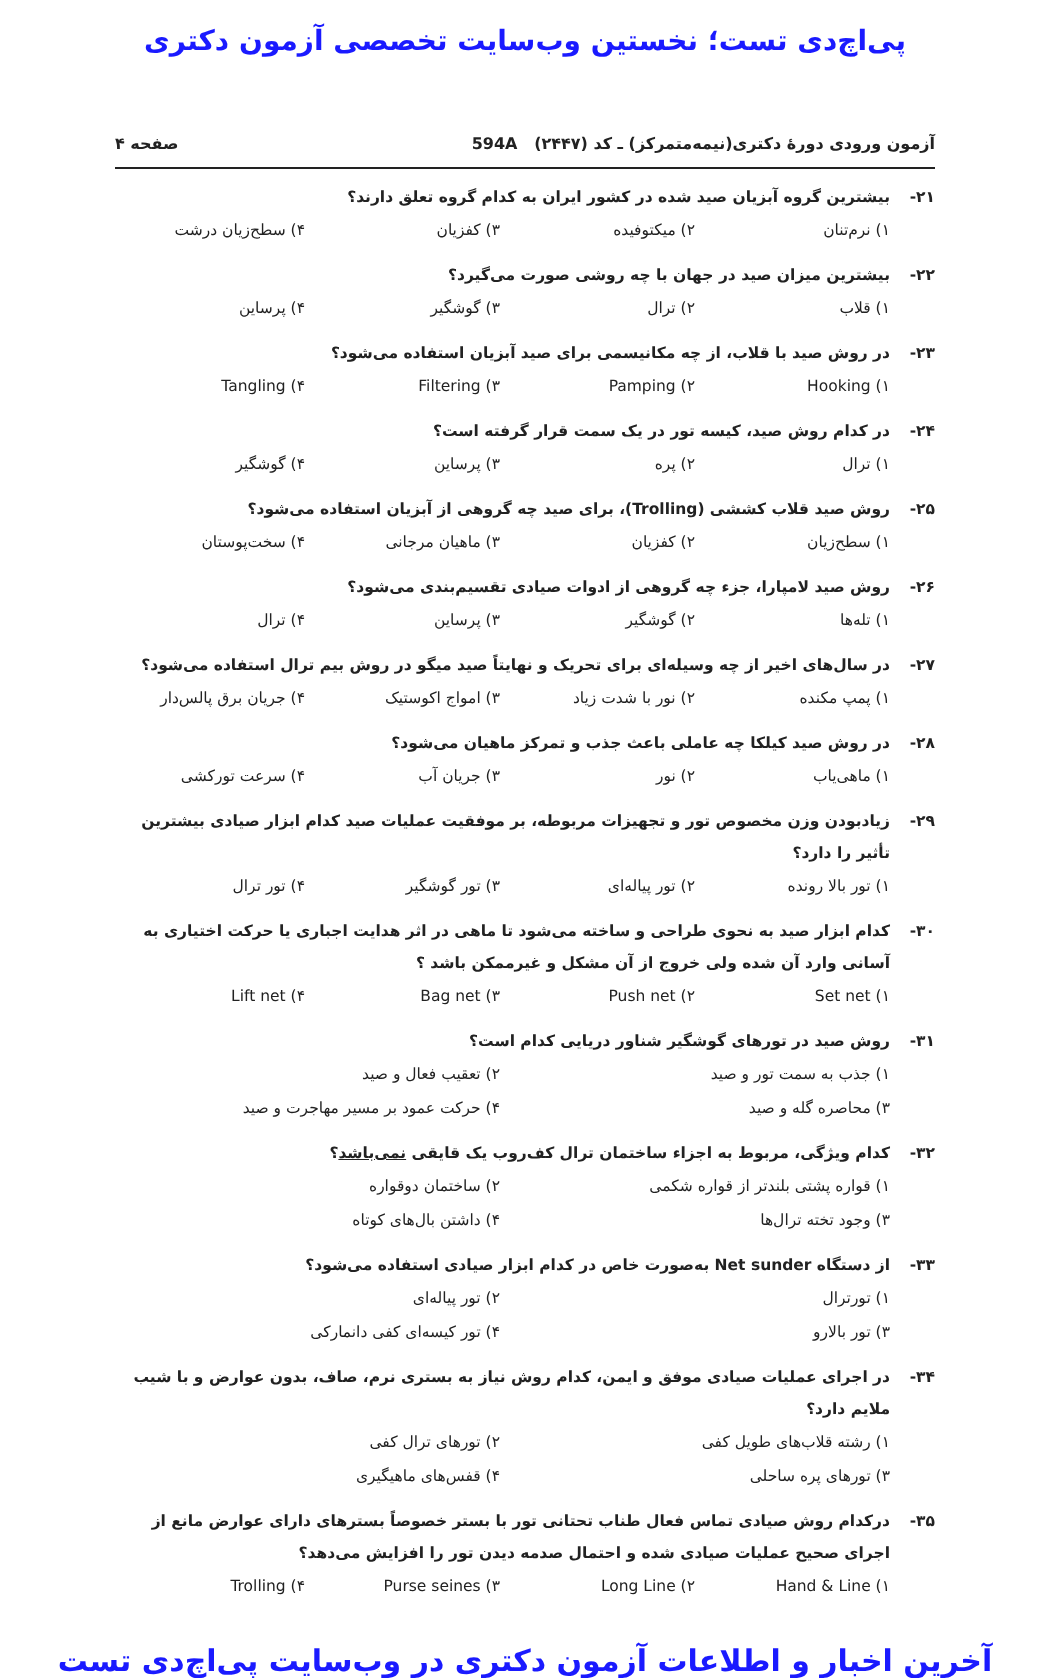پی‌اچ‌دی تست؛ نخستین وب‌سایت تخصصی آزمون دکتری
آزمون ورودی دورهٔ دکتری(نیمه‌متمرکز) ـ کد (۲۴۴۷) 594A صفحه ۴
۲۱- بیشترین گروه آبزیان صید شده در کشور ایران به کدام گروه تعلق دارند؟
۱) نرم‌تنان ۲) میکتوفیده ۳) کفزیان ۴) سطح‌زیان درشت
۲۲- بیشترین میزان صید در جهان با چه روشی صورت می‌گیرد؟
۱) قلاب ۲) ترال ۳) گوشگیر ۴) پرساین
۲۳- در روش صید با قلاب، از چه مکانیسمی برای صید آبزیان استفاده می‌شود؟
۱) Hooking ۲) Pamping ۳) Filtering ۴) Tangling
۲۴- در کدام روش صید، کیسه تور در یک سمت قرار گرفته است؟
۱) ترال ۲) پره ۳) پرساین ۴) گوشگیر
۲۵- روش صید قلاب کششی (Trolling)، برای صید چه گروهی از آبزیان استفاده می‌شود؟
۱) سطح‌زیان ۲) کفزیان ۳) ماهیان مرجانی ۴) سخت‌پوستان
۲۶- روش صید لامپارا، جزء چه گروهی از ادوات صیادی تقسیم‌بندی می‌شود؟
۱) تله‌ها ۲) گوشگیر ۳) پرساین ۴) ترال
۲۷- در سال‌های اخیر از چه وسیله‌ای برای تحریک و نهایتاً صید میگو در روش بیم ترال استفاده می‌شود؟
۱) پمپ مکنده ۲) نور با شدت زیاد ۳) امواج اکوستیک ۴) جریان برق پالس‌دار
۲۸- در روش صید کیلکا چه عاملی باعث جذب و تمرکز ماهیان می‌شود؟
۱) ماهی‌یاب ۲) نور ۳) جریان آب ۴) سرعت تورکشی
۲۹- زیادبودن وزن مخصوص تور و تجهیزات مربوطه، بر موفقیت عملیات صید کدام ابزار صیادی بیشترین تأثیر را دارد؟
۱) تور بالا رونده ۲) تور پیاله‌ای ۳) تور گوشگیر ۴) تور ترال
۳۰- کدام ابزار صید به نحوی طراحی و ساخته می‌شود تا ماهی در اثر هدایت اجباری یا حرکت اختیاری به آسانی وارد آن شده ولی خروج از آن مشکل و غیرممکن باشد ؟
۱) Set net ۲) Push net ۳) Bag net ۴) Lift net
۳۱- روش صید در تورهای گوشگیر شناور دریایی کدام است؟
۱) جذب به سمت تور و صید ۲) تعقیب فعال و صید
۳) محاصره گله و صید ۴) حرکت عمود بر مسیر مهاجرت و صید
۳۲- کدام ویژگی، مربوط به اجزاء ساختمان ترال کف‌روب یک قایقی نمی‌باشد؟
۱) قواره پشتی بلندتر از قواره شکمی ۲) ساختمان دوقواره
۳) وجود تخته ترال‌ها ۴) داشتن بال‌های کوتاه
۳۳- از دستگاه Net sunder به‌صورت خاص در کدام ابزار صیادی استفاده می‌شود؟
۱) تورترال ۲) تور پیاله‌ای
۳) تور بالارو ۴) تور کیسه‌ای کفی دانمارکی
۳۴- در اجرای عملیات صیادی موفق و ایمن، کدام روش نیاز به بستری نرم، صاف، بدون عوارض و با شیب ملایم دارد؟
۱) رشته قلاب‌های طویل کفی ۲) تورهای ترال کفی
۳) تورهای پره ساحلی ۴) قفس‌های ماهیگیری
۳۵- درکدام روش صیادی تماس فعال طناب تحتانی تور با بستر خصوصاً بسترهای دارای عوارض مانع از اجرای صحیح عملیات صیادی شده و احتمال صدمه دیدن تور را افزایش می‌دهد؟
۱) Hand & Line ۲) Long Line ۳) Purse seines ۴) Trolling
آخرین اخبار و اطلاعات آزمون دکتری در وب‌سایت پی‌اچ‌دی تست